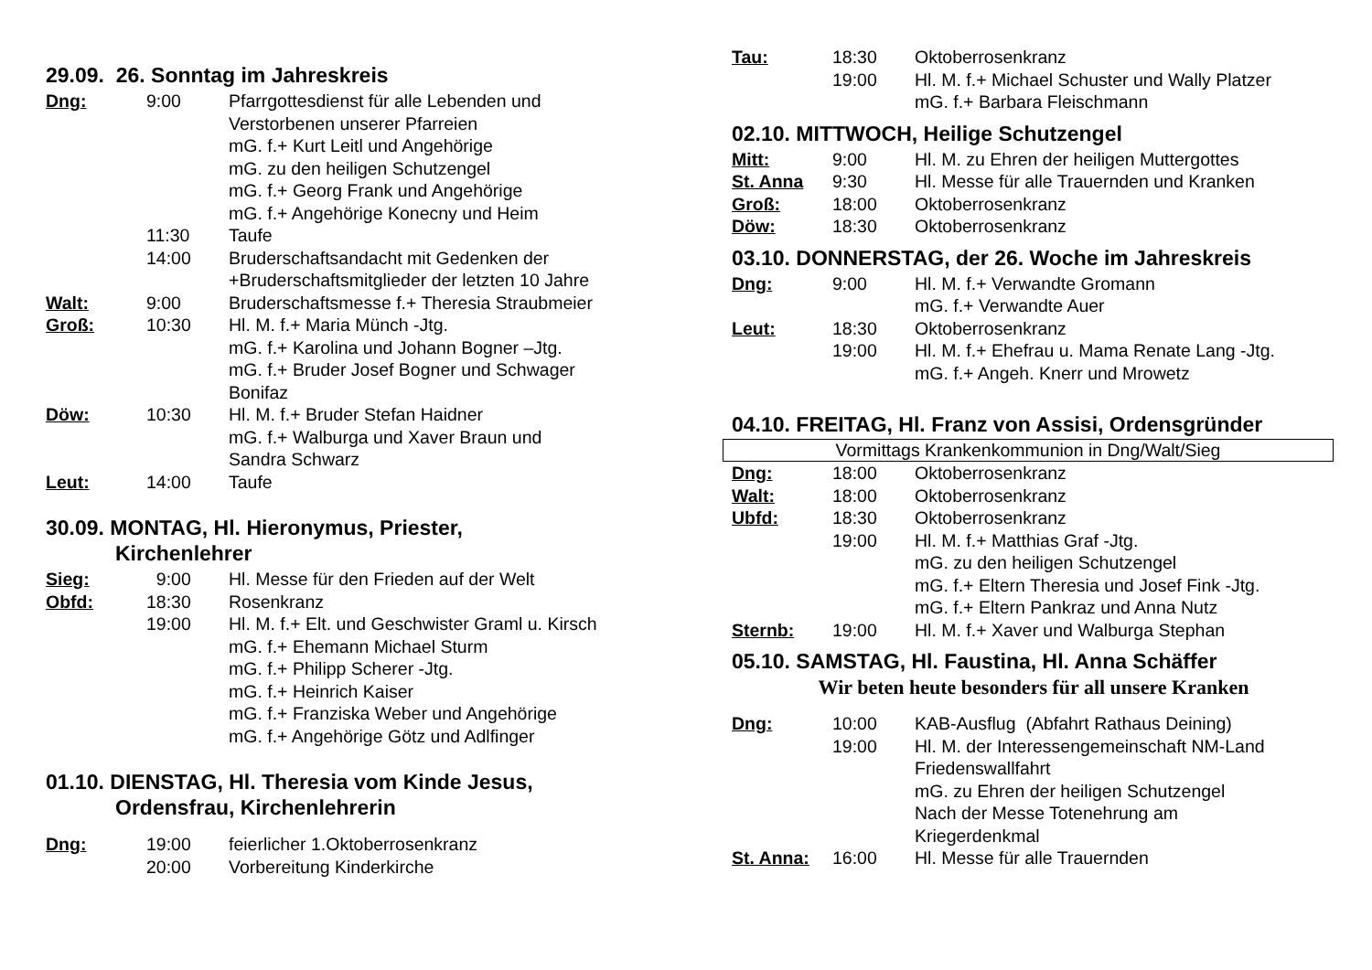29.09. 26. Sonntag im Jahreskreis
| Dng: | 9:00 | Pfarrgottesdienst für alle Lebenden und Verstorbenen unserer Pfarreien mG. f.+ Kurt Leitl und Angehörige mG. zu den heiligen Schutzengel mG. f.+ Georg Frank und Angehörige mG. f.+ Angehörige Konecny und Heim |
| | 11:30 | Taufe |
| | 14:00 | Bruderschaftsandacht mit Gedenken der +Bruderschaftsmitglieder der letzten 10 Jahre |
| Walt: | 9:00 | Bruderschaftsmesse f.+ Theresia Straubmeier |
| Groß: | 10:30 | Hl. M. f.+ Maria Münch -Jtg. mG. f.+ Karolina und Johann Bogner –Jtg. mG. f.+ Bruder Josef Bogner und Schwager Bonifaz |
| Döw: | 10:30 | Hl. M. f.+ Bruder Stefan Haidner mG. f.+ Walburga und Xaver Braun und Sandra Schwarz |
| Leut: | 14:00 | Taufe |
30.09. MONTAG, Hl. Hieronymus, Priester,
Kirchenlehrer
| Sieg: | 9:00 | Hl. Messe für den Frieden auf der Welt |
| Obfd: | 18:30 | Rosenkranz |
| | 19:00 | Hl. M. f.+ Elt. und Geschwister Graml u. Kirsch mG. f.+ Ehemann Michael Sturm mG. f.+ Philipp Scherer -Jtg. mG. f.+ Heinrich Kaiser mG. f.+ Franziska Weber und Angehörige mG. f.+ Angehörige Götz und Adlfinger |
01.10. DIENSTAG, Hl. Theresia vom Kinde Jesus,
Ordensfrau, Kirchenlehrerin
| Dng: | 19:00 | feierlicher 1.Oktoberrosenkranz |
| | 20:00 | Vorbereitung Kinderkirche |
| Tau: | 18:30 | Oktoberrosenkranz |
| | 19:00 | Hl. M. f.+ Michael Schuster und Wally Platzer mG. f.+ Barbara Fleischmann |
02.10. MITTWOCH, Heilige Schutzengel
| Mitt: | 9:00 | Hl. M. zu Ehren der heiligen Muttergottes |
| St. Anna | 9:30 | Hl. Messe für alle Trauernden und Kranken |
| Groß: | 18:00 | Oktoberrosenkranz |
| Döw: | 18:30 | Oktoberrosenkranz |
03.10. DONNERSTAG, der 26. Woche im Jahreskreis
| Dng: | 9:00 | Hl. M. f.+ Verwandte Gromann mG. f.+ Verwandte Auer |
| Leut: | 18:30 | Oktoberrosenkranz |
| | 19:00 | Hl. M. f.+ Ehefrau u. Mama Renate Lang -Jtg. mG. f.+ Angeh. Knerr und Mrowetz |
04.10. FREITAG, Hl. Franz von Assisi, Ordensgründer
Vormittags Krankenkommunion in Dng/Walt/Sieg
| Dng: | 18:00 | Oktoberrosenkranz |
| Walt: | 18:00 | Oktoberrosenkranz |
| Ubfd: | 18:30 | Oktoberrosenkranz |
| | 19:00 | Hl. M. f.+ Matthias Graf -Jtg. mG. zu den heiligen Schutzengel mG. f.+ Eltern Theresia und Josef Fink -Jtg. mG. f.+ Eltern Pankraz und Anna Nutz |
| Sternb: | 19:00 | Hl. M. f.+ Xaver und Walburga Stephan |
05.10. SAMSTAG, Hl. Faustina, Hl. Anna Schäffer
Wir beten heute besonders für all unsere Kranken
| Dng: | 10:00 | KAB-Ausflug (Abfahrt Rathaus Deining) |
| | 19:00 | Hl. M. der Interessengemeinschaft NM-Land Friedenswallfahrt mG. zu Ehren der heiligen Schutzengel Nach der Messe Totenehrung am Kriegerdenkmal |
| St. Anna: | 16:00 | Hl. Messe für alle Trauernden |